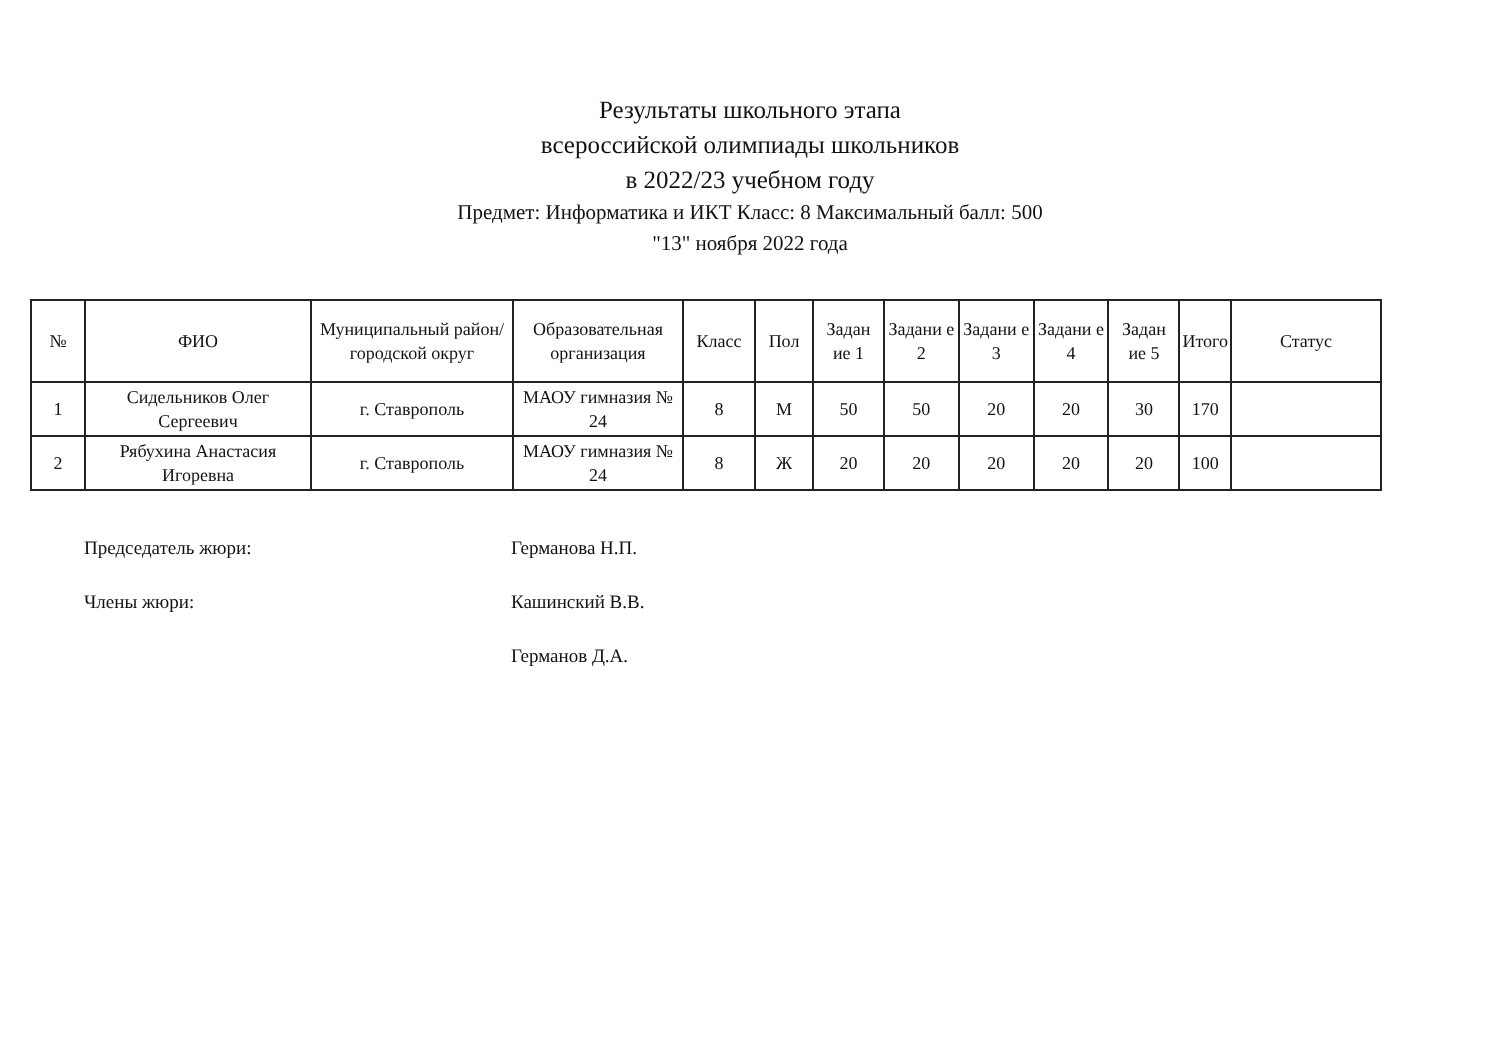Результаты школьного этапа
всероссийской олимпиады школьников
в 2022/23 учебном году
Предмет: Информатика и ИКТ Класс: 8 Максимальный балл: 500
"13" ноября 2022 года
| № | ФИО | Муниципальный район/городской округ | Образовательная организация | Класс | Пол | Задан ие 1 | Задани е 2 | Задани е 3 | Задани е 4 | Задан ие 5 | Итого | Статус |
| --- | --- | --- | --- | --- | --- | --- | --- | --- | --- | --- | --- | --- |
| 1 | Сидельников Олег Сергеевич | г. Ставрополь | МАОУ гимназия № 24 | 8 | М | 50 | 50 | 20 | 20 | 30 | 170 | |
| 2 | Рябухина Анастасия Игоревна | г. Ставрополь | МАОУ гимназия № 24 | 8 | Ж | 20 | 20 | 20 | 20 | 20 | 100 | |
Председатель жюри: Германова Н.П.
Члены жюри: Кашинский В.В.
Германов Д.А.